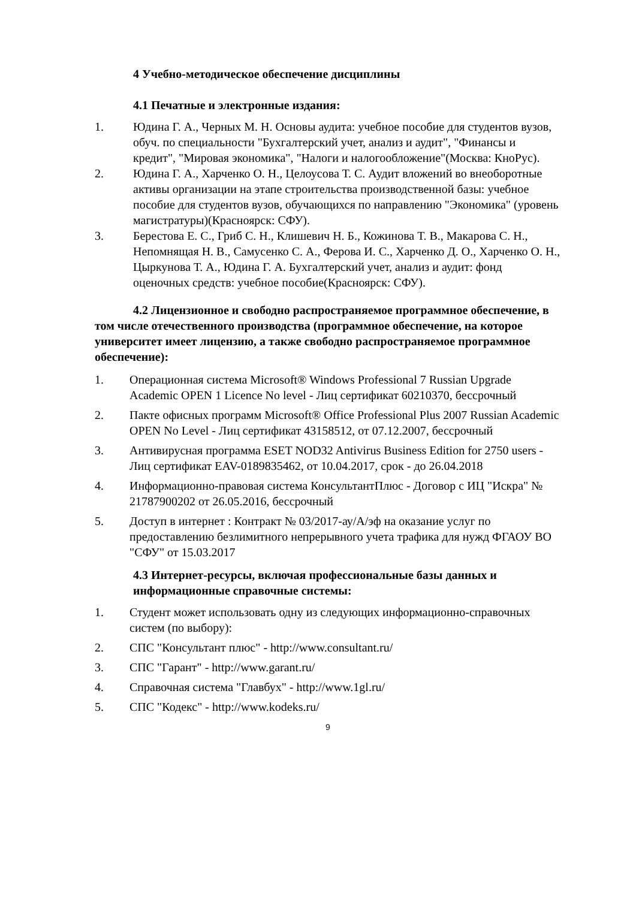4 Учебно-методическое обеспечение дисциплины
4.1 Печатные и электронные издания:
1. Юдина Г. А., Черных М. Н. Основы аудита: учебное пособие для студентов вузов, обуч. по специальности "Бухгалтерский учет, анализ и аудит", "Финансы и кредит", "Мировая экономика", "Налоги и налогообложение"(Москва: КноРус).
2. Юдина Г. А., Харченко О. Н., Целоусова Т. С. Аудит вложений во внеоборотные активы организации на этапе строительства производственной базы: учебное пособие для студентов вузов, обучающихся по направлению "Экономика" (уровень магистратуры)(Красноярск: СФУ).
3. Берестова Е. С., Гриб С. Н., Клишевич Н. Б., Кожинова Т. В., Макарова С. Н., Непомнящая Н. В., Самусенко С. А., Ферова И. С., Харченко Д. О., Харченко О. Н., Цыркунова Т. А., Юдина Г. А. Бухгалтерский учет, анализ и аудит: фонд оценочных средств: учебное пособие(Красноярск: СФУ).
4.2 Лицензионное и свободно распространяемое программное обеспечение, в том числе отечественного производства (программное обеспечение, на которое университет имеет лицензию, а также свободно распространяемое программное обеспечение):
1. Операционная система Microsoft® Windows Professional 7 Russian Upgrade Academic OPEN 1 Licence No level - Лиц сертификат 60210370, бессрочный
2. Пакте офисных программ Microsoft® Office Professional Plus 2007 Russian Academic OPEN No Level - Лиц сертификат 43158512, от 07.12.2007, бессрочный
3. Антивирусная программа ESET NOD32 Antivirus Business Edition for 2750 users - Лиц сертификат EAV-0189835462, от 10.04.2017, срок - до 26.04.2018
4. Информационно-правовая система КонсультантПлюс - Договор с ИЦ "Искра" № 21787900202 от 26.05.2016, бессрочный
5. Доступ в интернет : Контракт № 03/2017-ау/А/эф на оказание услуг по предоставлению безлимитного непрерывного учета трафика для нужд ФГАОУ ВО "СФУ" от 15.03.2017
4.3 Интернет-ресурсы, включая профессиональные базы данных и информационные справочные системы:
1. Студент может использовать одну из следующих информационно-справочных систем (по выбору):
2. СПС "Консультант плюс" - http://www.consultant.ru/
3. СПС "Гарант" - http://www.garant.ru/
4. Справочная система "Главбух" - http://www.1gl.ru/
5. СПС "Кодекс" - http://www.kodeks.ru/
9